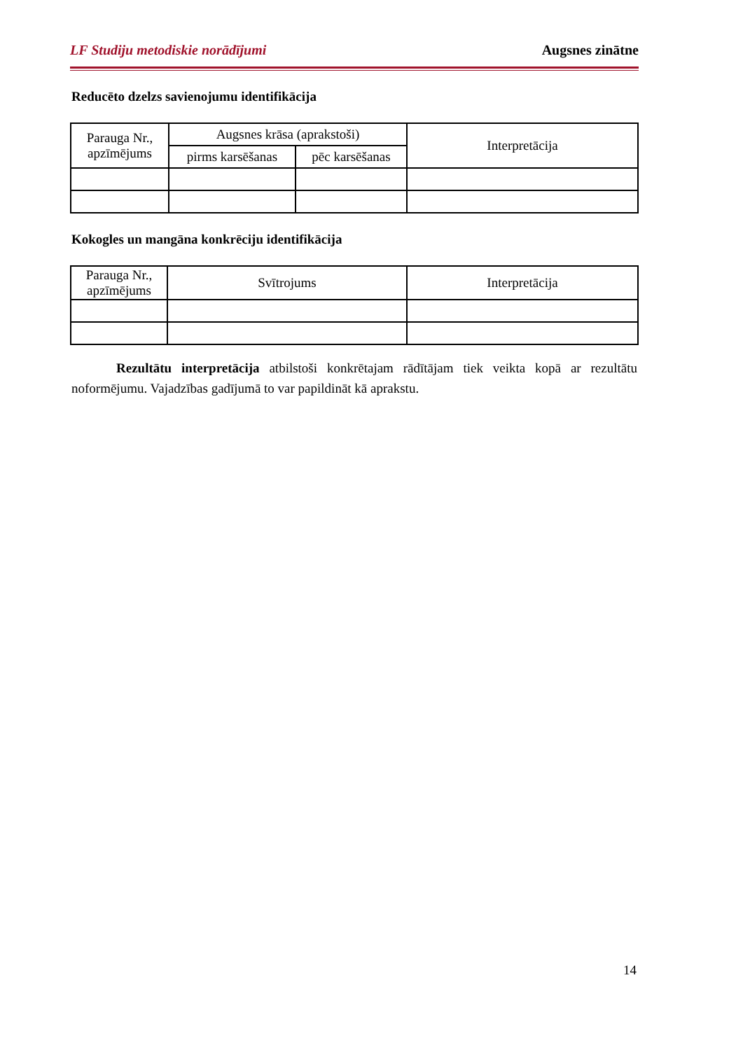LF Studiju metodiskie norādījumi Augsnes zinātne
Reducēto dzelzs savienojumu identifikācija
| Parauga Nr., apzīmējums | Augsnes krāsa (aprakstoši) | | Interpretācija |
| --- | --- | --- | --- |
| | pirms karsēšanas | pēc karsēšanas | |
Kokogles un mangāna konkrēciju identifikācija
| Parauga Nr., apzīmējums | Svītrojums | Interpretācija |
| --- | --- | --- |
Rezultātu interpretācija atbilstoši konkrētajam rādītājam tiek veikta kopā ar rezultātu noformējumu. Vajadzības gadījumā to var papildināt kā aprakstu.
14